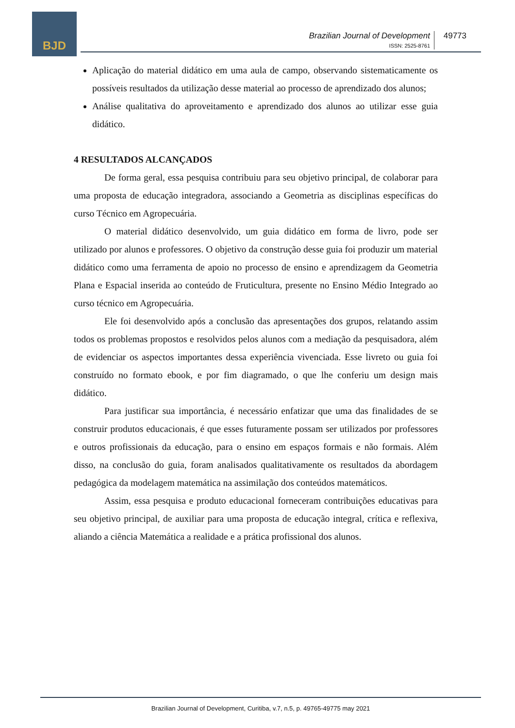BJD
Brazilian Journal of Development
ISSN: 2525-8761
49773
Aplicação do material didático em uma aula de campo, observando sistematicamente os possíveis resultados da utilização desse material ao processo de aprendizado dos alunos;
Análise qualitativa do aproveitamento e aprendizado dos alunos ao utilizar esse guia didático.
4 RESULTADOS ALCANÇADOS
De forma geral, essa pesquisa contribuiu para seu objetivo principal, de colaborar para uma proposta de educação integradora, associando a Geometria as disciplinas específicas do curso Técnico em Agropecuária.
O material didático desenvolvido, um guia didático em forma de livro, pode ser utilizado por alunos e professores. O objetivo da construção desse guia foi produzir um material didático como uma ferramenta de apoio no processo de ensino e aprendizagem da Geometria Plana e Espacial inserida ao conteúdo de Fruticultura, presente no Ensino Médio Integrado ao curso técnico em Agropecuária.
Ele foi desenvolvido após a conclusão das apresentações dos grupos, relatando assim todos os problemas propostos e resolvidos pelos alunos com a mediação da pesquisadora, além de evidenciar os aspectos importantes dessa experiência vivenciada. Esse livreto ou guia foi construído no formato ebook, e por fim diagramado, o que lhe conferiu um design mais didático.
Para justificar sua importância, é necessário enfatizar que uma das finalidades de se construir produtos educacionais, é que esses futuramente possam ser utilizados por professores e outros profissionais da educação, para o ensino em espaços formais e não formais. Além disso, na conclusão do guia, foram analisados qualitativamente os resultados da abordagem pedagógica da modelagem matemática na assimilação dos conteúdos matemáticos.
Assim, essa pesquisa e produto educacional forneceram contribuições educativas para seu objetivo principal, de auxiliar para uma proposta de educação integral, crítica e reflexiva, aliando a ciência Matemática a realidade e a prática profissional dos alunos.
Brazilian Journal of Development, Curitiba, v.7, n.5, p. 49765-49775 may 2021